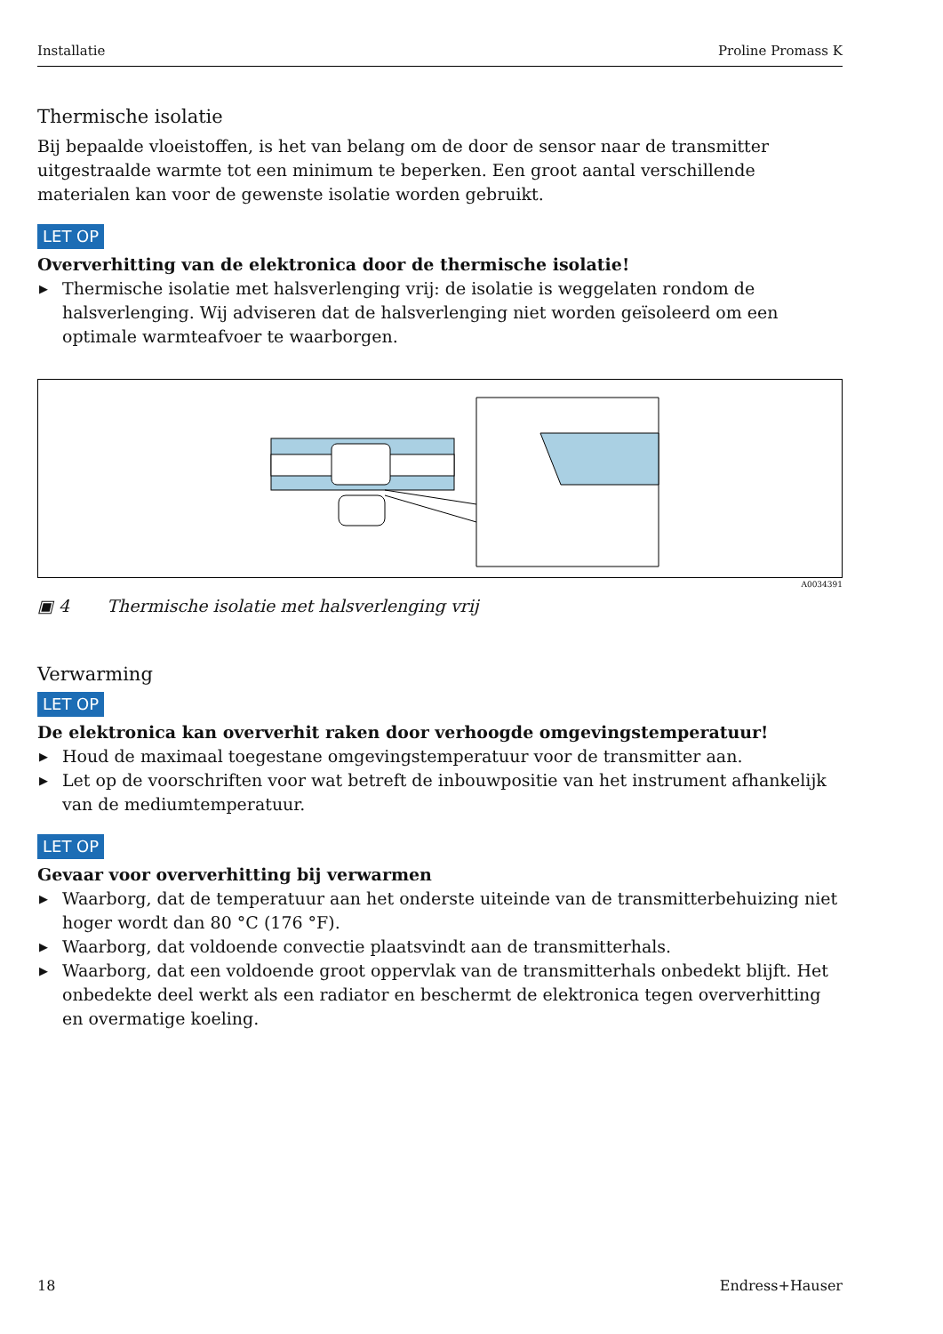Installatie Proline Promass K
Thermische isolatie
Bij bepaalde vloeistoffen, is het van belang om de door de sensor naar de transmitter uitgestraalde warmte tot een minimum te beperken. Een groot aantal verschillende materialen kan voor de gewenste isolatie worden gebruikt.
LET OP
Oververhitting van de elektronica door de thermische isolatie!
▶ Thermische isolatie met halsverlenging vrij: de isolatie is weggelaten rondom de halsverlenging. Wij adviseren dat de halsverlenging niet worden geïsoleerd om een optimale warmteafvoer te waarborgen.
A0034391
▣ 4 Thermische isolatie met halsverlenging vrij
Verwarming
LET OP
De elektronica kan oververhit raken door verhoogde omgevingstemperatuur!
▶ Houd de maximaal toegestane omgevingstemperatuur voor de transmitter aan.
▶ Let op de voorschriften voor wat betreft de inbouwpositie van het instrument afhankelijk van de mediumtemperatuur.
LET OP
Gevaar voor oververhitting bij verwarmen
▶ Waarborg, dat de temperatuur aan het onderste uiteinde van de transmitterbehuizing niet hoger wordt dan 80 °C (176 °F).
▶ Waarborg, dat voldoende convectie plaatsvindt aan de transmitterhals.
▶ Waarborg, dat een voldoende groot oppervlak van de transmitterhals onbedekt blijft. Het onbedekte deel werkt als een radiator en beschermt de elektronica tegen oververhitting en overmatige koeling.
18 Endress+Hauser